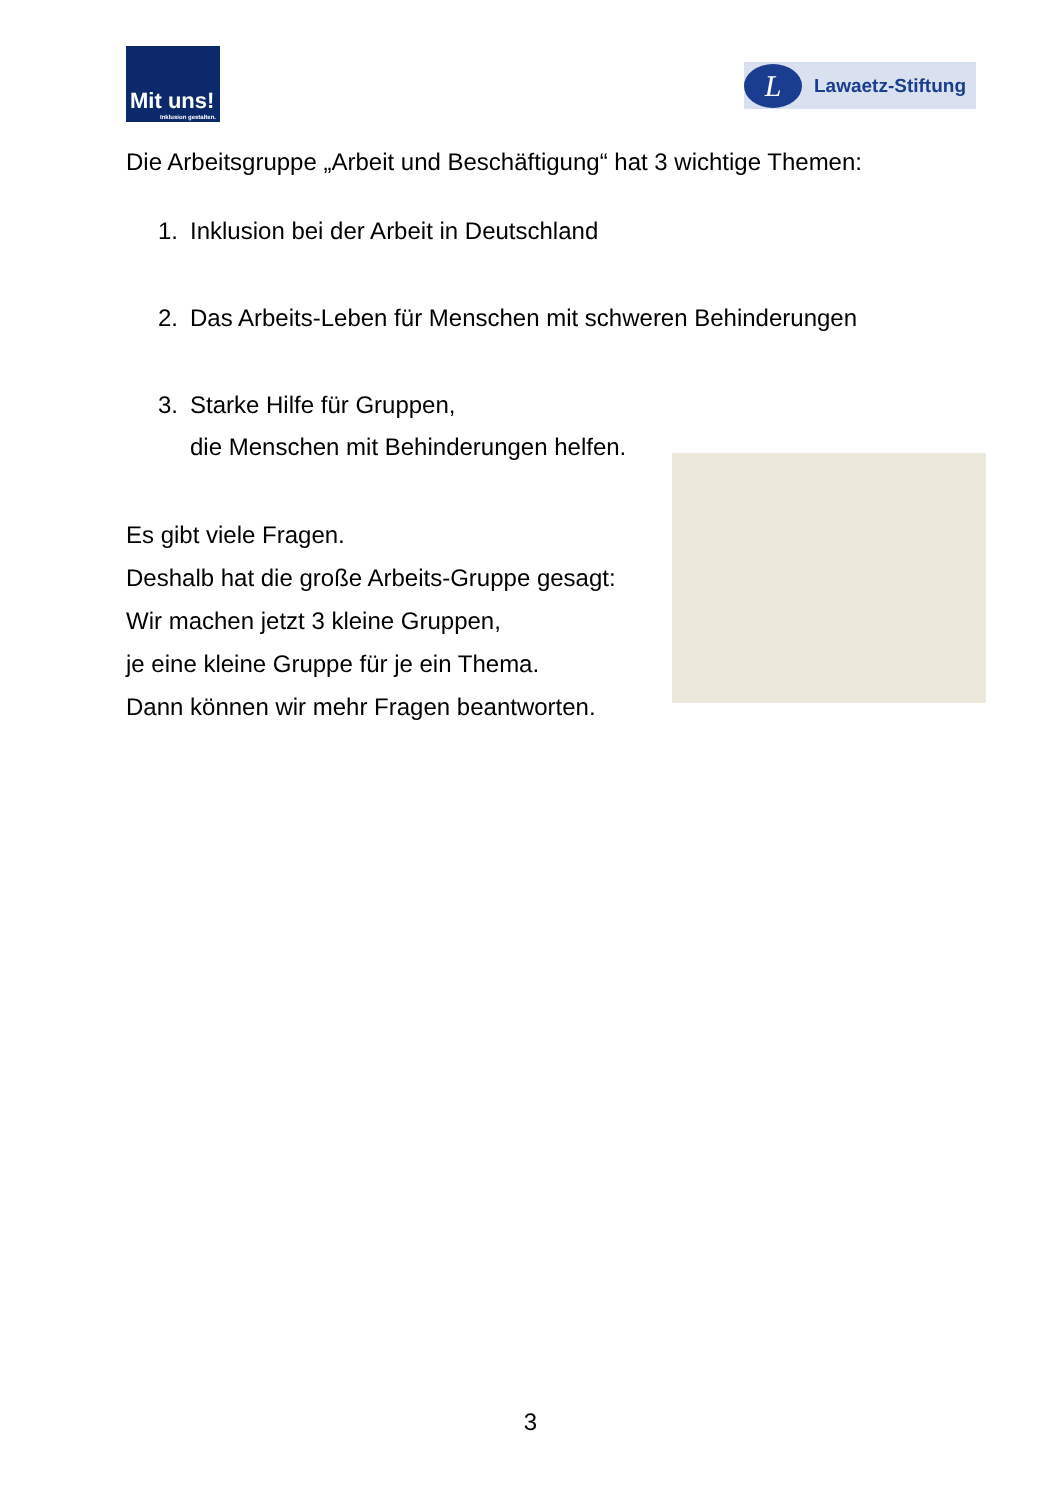Mit uns!
Inklusion gestalten.
L
Lawaetz-Stiftung
Die Arbeitsgruppe „Arbeit und Beschäftigung“ hat 3 wichtige Themen:
1. Inklusion bei der Arbeit in Deutschland
2. Das Arbeits-Leben für Menschen mit schweren Behinderungen
3. Starke Hilfe für Gruppen,
die Menschen mit Behinderungen helfen.
Es gibt viele Fragen.
Deshalb hat die große Arbeits-Gruppe gesagt:
Wir machen jetzt 3 kleine Gruppen,
je eine kleine Gruppe für je ein Thema.
Dann können wir mehr Fragen beantworten.
3